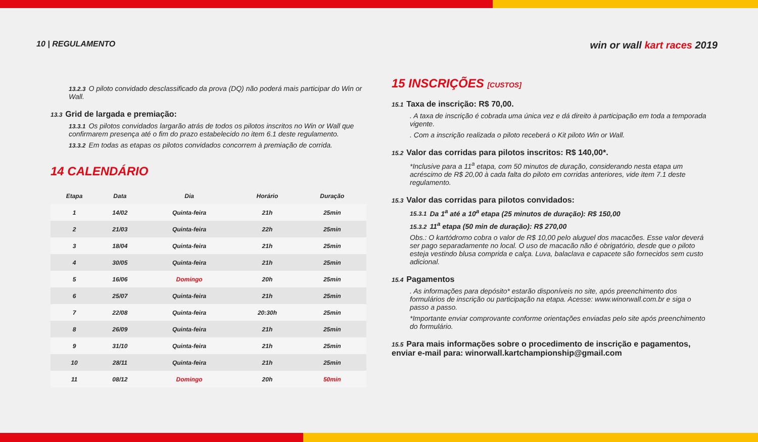10 | REGULAMENTO win or wall kart races 2019
13.2.3 O piloto convidado desclassificado da prova (DQ) não poderá mais participar do Win or Wall.
13.3 Grid de largada e premiação:
13.3.1 Os pilotos convidados largarão atrás de todos os pilotos inscritos no Win or Wall que confirmarem presença até o fim do prazo estabelecido no item 6.1 deste regulamento.
13.3.2 Em todas as etapas os pilotos convidados concorrem à premiação de corrida.
14 CALENDÁRIO
| Etapa | Data | Dia | Horário | Duração |
| --- | --- | --- | --- | --- |
| 1 | 14/02 | Quinta-feira | 21h | 25min |
| 2 | 21/03 | Quinta-feira | 22h | 25min |
| 3 | 18/04 | Quinta-feira | 21h | 25min |
| 4 | 30/05 | Quinta-feira | 21h | 25min |
| 5 | 16/06 | Domingo | 20h | 25min |
| 6 | 25/07 | Quinta-feira | 21h | 25min |
| 7 | 22/08 | Quinta-feira | 20:30h | 25min |
| 8 | 26/09 | Quinta-feira | 21h | 25min |
| 9 | 31/10 | Quinta-feira | 21h | 25min |
| 10 | 28/11 | Quinta-feira | 21h | 25min |
| 11 | 08/12 | Domingo | 20h | 50min |
15 INSCRIÇÕES [CUSTOS]
15.1 Taxa de inscrição: R$ 70,00.
. A taxa de inscrição é cobrada uma única vez e dá direito à participação em toda a temporada vigente.
. Com a inscrição realizada o piloto receberá o Kit piloto Win or Wall.
15.2 Valor das corridas para pilotos inscritos: R$ 140,00*.
*Inclusive para a 11<sup>a</sup> etapa, com 50 minutos de duração, considerando nesta etapa um acréscimo de R$ 20,00 à cada falta do piloto em corridas anteriores, vide item 7.1 deste regulamento.
15.3 Valor das corridas para pilotos convidados:
15.3.1 Da 1<sup>a</sup> até a 10<sup>a</sup> etapa (25 minutos de duração): R$ 150,00
15.3.2 11<sup>a</sup> etapa (50 min de duração): R$ 270,00
Obs.: O kartódromo cobra o valor de R$ 10,00 pelo aluguel dos macacões. Esse valor deverá ser pago separadamente no local. O uso de macacão não é obrigatório, desde que o piloto esteja vestindo blusa comprida e calça. Luva, balaclava e capacete são fornecidos sem custo adicional.
15.4 Pagamentos
. As informações para depósito* estarão disponíveis no site, após preenchimento dos formulários de inscrição ou participação na etapa. Acesse: www.winorwall.com.br e siga o passo a passo.
*Importante enviar comprovante conforme orientações enviadas pelo site após preenchimento do formulário.
15.5 Para mais informações sobre o procedimento de inscrição e pagamentos, enviar e-mail para: winorwall.kartchampionship@gmail.com